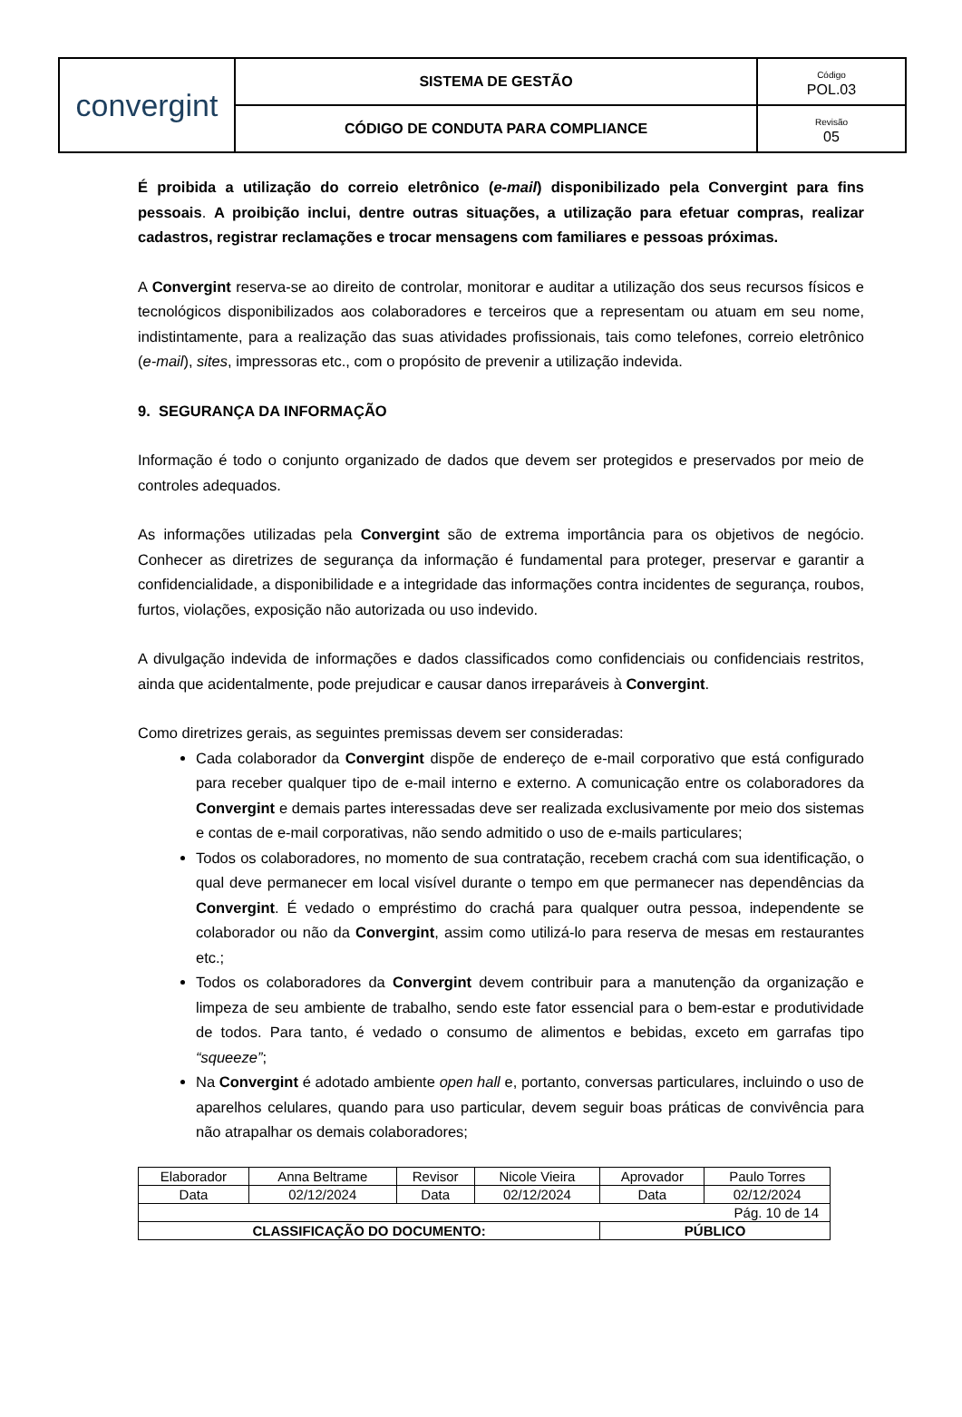| convergint | SISTEMA DE GESTÃO | Código POL.03 |
| | CÓDIGO DE CONDUTA PARA COMPLIANCE | Revisão 05 |
É proibida a utilização do correio eletrônico (e-mail) disponibilizado pela Convergint para fins pessoais. A proibição inclui, dentre outras situações, a utilização para efetuar compras, realizar cadastros, registrar reclamações e trocar mensagens com familiares e pessoas próximas.
A Convergint reserva-se ao direito de controlar, monitorar e auditar a utilização dos seus recursos físicos e tecnológicos disponibilizados aos colaboradores e terceiros que a representam ou atuam em seu nome, indistintamente, para a realização das suas atividades profissionais, tais como telefones, correio eletrônico (e-mail), sites, impressoras etc., com o propósito de prevenir a utilização indevida.
9. SEGURANÇA DA INFORMAÇÃO
Informação é todo o conjunto organizado de dados que devem ser protegidos e preservados por meio de controles adequados.
As informações utilizadas pela Convergint são de extrema importância para os objetivos de negócio. Conhecer as diretrizes de segurança da informação é fundamental para proteger, preservar e garantir a confidencialidade, a disponibilidade e a integridade das informações contra incidentes de segurança, roubos, furtos, violações, exposição não autorizada ou uso indevido.
A divulgação indevida de informações e dados classificados como confidenciais ou confidenciais restritos, ainda que acidentalmente, pode prejudicar e causar danos irreparáveis à Convergint.
Como diretrizes gerais, as seguintes premissas devem ser consideradas:
Cada colaborador da Convergint dispõe de endereço de e-mail corporativo que está configurado para receber qualquer tipo de e-mail interno e externo. A comunicação entre os colaboradores da Convergint e demais partes interessadas deve ser realizada exclusivamente por meio dos sistemas e contas de e-mail corporativas, não sendo admitido o uso de e-mails particulares;
Todos os colaboradores, no momento de sua contratação, recebem crachá com sua identificação, o qual deve permanecer em local visível durante o tempo em que permanecer nas dependências da Convergint. É vedado o empréstimo do crachá para qualquer outra pessoa, independente se colaborador ou não da Convergint, assim como utilizá-lo para reserva de mesas em restaurantes etc.;
Todos os colaboradores da Convergint devem contribuir para a manutenção da organização e limpeza de seu ambiente de trabalho, sendo este fator essencial para o bem-estar e produtividade de todos. Para tanto, é vedado o consumo de alimentos e bebidas, exceto em garrafas tipo “squeeze”;
Na Convergint é adotado ambiente open hall e, portanto, conversas particulares, incluindo o uso de aparelhos celulares, quando para uso particular, devem seguir boas práticas de convivência para não atrapalhar os demais colaboradores;
| Elaborador | Anna Beltrame | Revisor | Nicole Vieira | Aprovador | Paulo Torres |
| Data | 02/12/2024 | Data | 02/12/2024 | Data | 02/12/2024 |
| Pág. 10 de 14 | | | | | |
| CLASSIFICAÇÃO DO DOCUMENTO: | | | | PÚBLICO | |